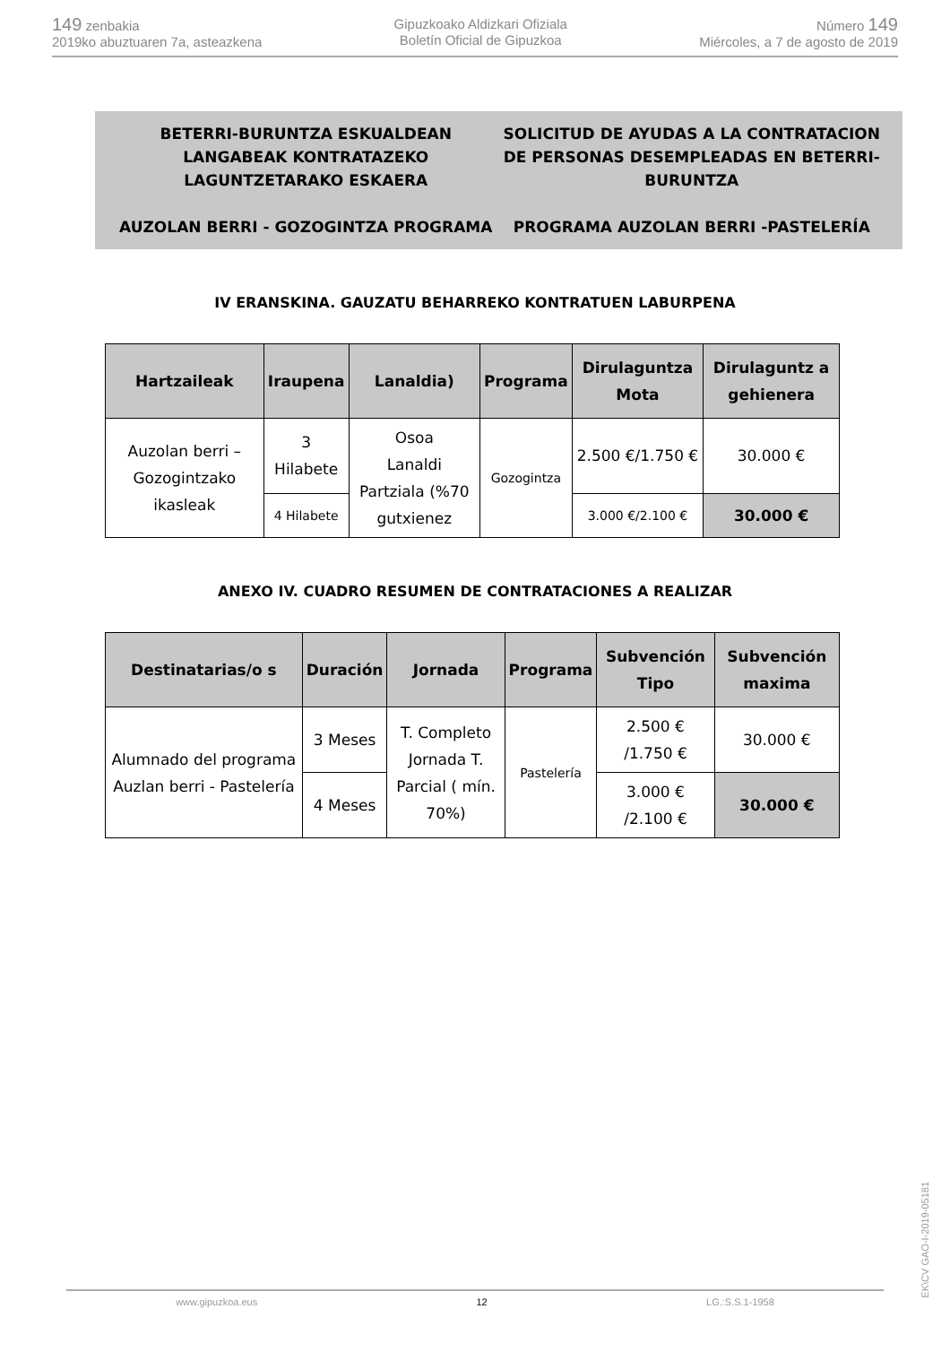149 zenbakia
2019ko abuztuaren 7a, asteazkena
Gipuzkoako Aldizkari Ofiziala
Boletín Oficial de Gipuzkoa
Número 149
Miércoles, a 7 de agosto de 2019
BETERRI-BURUNTZA ESKUALDEAN LANGABEAK KONTRATAZEKO LAGUNTZETARAKO ESKAERA
AUZOLAN BERRI - GOZOGINTZA PROGRAMA
SOLICITUD DE AYUDAS A LA CONTRATACION DE PERSONAS DESEMPLEADAS EN BETERRI-BURUNTZA
PROGRAMA AUZOLAN BERRI -PASTELERÍA
IV ERANSKINA. GAUZATU BEHARREKO KONTRATUEN LABURPENA
| Hartzaileak | Iraupena | Lanaldia) | Programa | Dirulaguntza Mota | Dirulaguntz a gehienera |
| --- | --- | --- | --- | --- | --- |
| Auzolan berri – Gozogintzako ikasleak | 3 Hilabete | Osoa Lanaldi Partziala (%70 gutxienez | Gozogintza | 2.500 €/1.750 € | 30.000 € |
| | 4 Hilabete | | | 3.000 €/2.100 € | 30.000 € |
ANEXO IV. CUADRO RESUMEN DE CONTRATACIONES A REALIZAR
| Destinatarias/o s | Duración | Jornada | Programa | Subvención Tipo | Subvención maxima |
| --- | --- | --- | --- | --- | --- |
| Alumnado del programa Auzlan berri - Pastelería | 3 Meses | T. Completo Jornada T. Parcial ( mín. 70%) | Pastelería | 2.500 € /1.750 € | 30.000 € |
| | 4 Meses | | | 3.000 € /2.100 € | |
| | | | | | 30.000 € |
EK\CV GAO-I-2019-05181
www.gipuzkoa.eus 12 LG.:S.S.1-1958